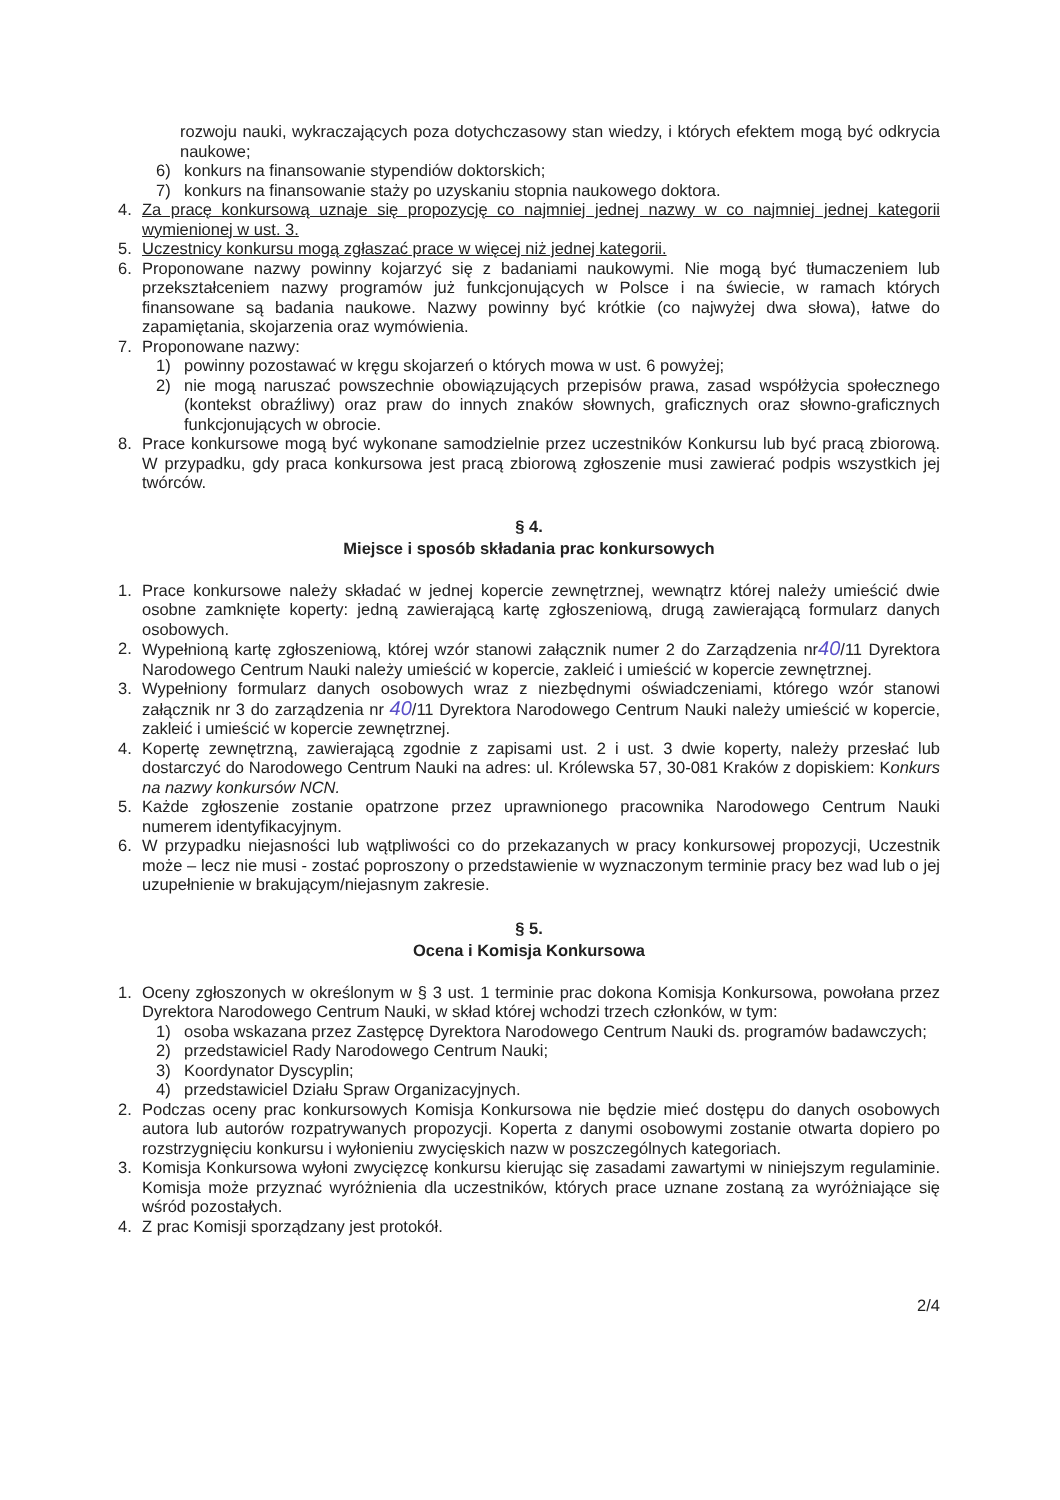rozwoju nauki, wykraczających poza dotychczasowy stan wiedzy, i których efektem mogą być odkrycia naukowe;
6) konkurs na finansowanie stypendiów doktorskich;
7) konkurs na finansowanie staży po uzyskaniu stopnia naukowego doktora.
4. Za pracę konkursową uznaje się propozycję co najmniej jednej nazwy w co najmniej jednej kategorii wymienionej w ust. 3.
5. Uczestnicy konkursu mogą zgłaszać prace w więcej niż jednej kategorii.
6. Proponowane nazwy powinny kojarzyć się z badaniami naukowymi. Nie mogą być tłumaczeniem lub przekształceniem nazwy programów już funkcjonujących w Polsce i na świecie, w ramach których finansowane są badania naukowe. Nazwy powinny być krótkie (co najwyżej dwa słowa), łatwe do zapamiętania, skojarzenia oraz wymówienia.
7. Proponowane nazwy:
1) powinny pozostawać w kręgu skojarzeń o których mowa w ust. 6 powyżej;
2) nie mogą naruszać powszechnie obowiązujących przepisów prawa, zasad współżycia społecznego (kontekst obraźliwy) oraz praw do innych znaków słownych, graficznych oraz słowno-graficznych funkcjonujących w obrocie.
8. Prace konkursowe mogą być wykonane samodzielnie przez uczestników Konkursu lub być pracą zbiorową. W przypadku, gdy praca konkursowa jest pracą zbiorową zgłoszenie musi zawierać podpis wszystkich jej twórców.
§ 4.
Miejsce i sposób składania prac konkursowych
1. Prace konkursowe należy składać w jednej kopercie zewnętrznej, wewnątrz której należy umieścić dwie osobne zamknięte koperty: jedną zawierającą kartę zgłoszeniową, drugą zawierającą formularz danych osobowych.
2. Wypełnioną kartę zgłoszeniową, której wzór stanowi załącznik numer 2 do Zarządzenia nr40/11 Dyrektora Narodowego Centrum Nauki należy umieścić w kopercie, zakleić i umieścić w kopercie zewnętrznej.
3. Wypełniony formularz danych osobowych wraz z niezbędnymi oświadczeniami, którego wzór stanowi załącznik nr 3 do zarządzenia nr 40/11 Dyrektora Narodowego Centrum Nauki należy umieścić w kopercie, zakleić i umieścić w kopercie zewnętrznej.
4. Kopertę zewnętrzną, zawierającą zgodnie z zapisami ust. 2 i ust. 3 dwie koperty, należy przesłać lub dostarczyć do Narodowego Centrum Nauki na adres: ul. Królewska 57, 30-081 Kraków z dopiskiem: Konkurs na nazwy konkursów NCN.
5. Każde zgłoszenie zostanie opatrzone przez uprawnionego pracownika Narodowego Centrum Nauki numerem identyfikacyjnym.
6. W przypadku niejasności lub wątpliwości co do przekazanych w pracy konkursowej propozycji, Uczestnik może – lecz nie musi - zostać poproszony o przedstawienie w wyznaczonym terminie pracy bez wad lub o jej uzupełnienie w brakującym/niejasnym zakresie.
§ 5.
Ocena i Komisja Konkursowa
1. Oceny zgłoszonych w określonym w § 3 ust. 1 terminie prac dokona Komisja Konkursowa, powołana przez Dyrektora Narodowego Centrum Nauki, w skład której wchodzi trzech członków, w tym:
1) osoba wskazana przez Zastępcę Dyrektora Narodowego Centrum Nauki ds. programów badawczych;
2) przedstawiciel Rady Narodowego Centrum Nauki;
3) Koordynator Dyscyplin;
4) przedstawiciel Działu Spraw Organizacyjnych.
2. Podczas oceny prac konkursowych Komisja Konkursowa nie będzie mieć dostępu do danych osobowych autora lub autorów rozpatrywanych propozycji. Koperta z danymi osobowymi zostanie otwarta dopiero po rozstrzygnięciu konkursu i wyłonieniu zwycięskich nazw w poszczególnych kategoriach.
3. Komisja Konkursowa wyłoni zwycięzcę konkursu kierując się zasadami zawartymi w niniejszym regulaminie. Komisja może przyznać wyróżnienia dla uczestników, których prace uznane zostaną za wyróżniające się wśród pozostałych.
4. Z prac Komisji sporządzany jest protokół.
2/4